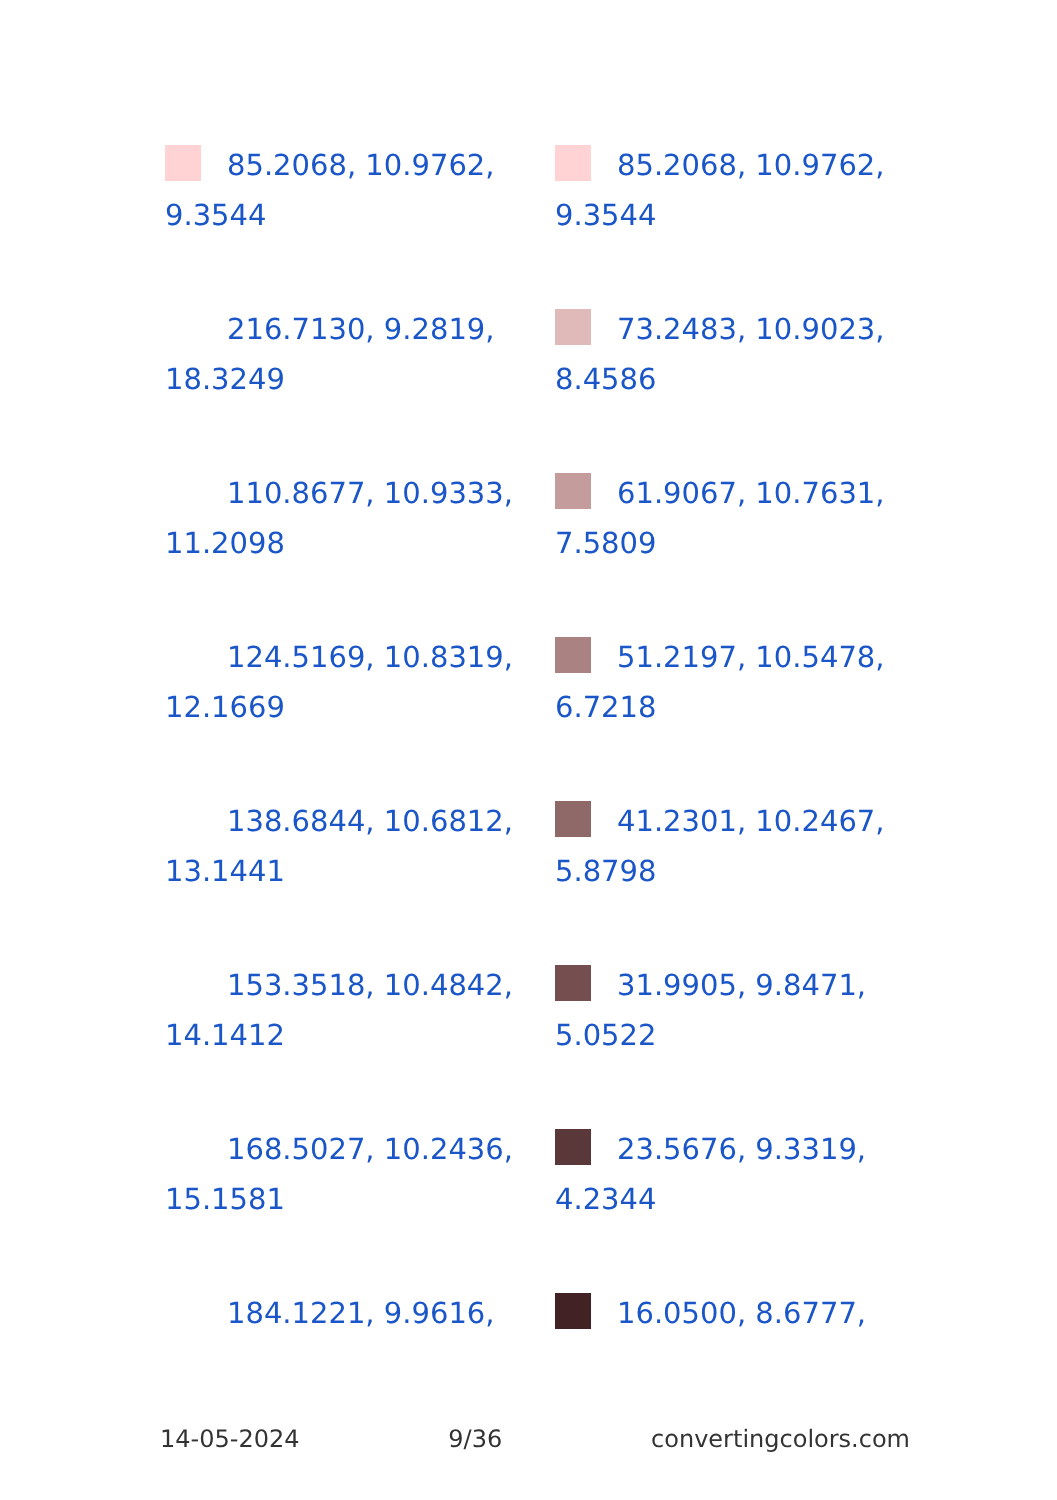| 85.2068, 10.9762, 9.3544 | 85.2068, 10.9762, 9.3544 |
| 216.7130, 9.2819, 18.3249 | 73.2483, 10.9023, 8.4586 |
| 110.8677, 10.9333, 11.2098 | 61.9067, 10.7631, 7.5809 |
| 124.5169, 10.8319, 12.1669 | 51.2197, 10.5478, 6.7218 |
| 138.6844, 10.6812, 13.1441 | 41.2301, 10.2467, 5.8798 |
| 153.3518, 10.4842, 14.1412 | 31.9905, 9.8471, 5.0522 |
| 168.5027, 10.2436, 15.1581 | 23.5676, 9.3319, 4.2344 |
| 184.1221, 9.9616, | 16.0500, 8.6777, |
14-05-2024 9/36 convertingcolors.com